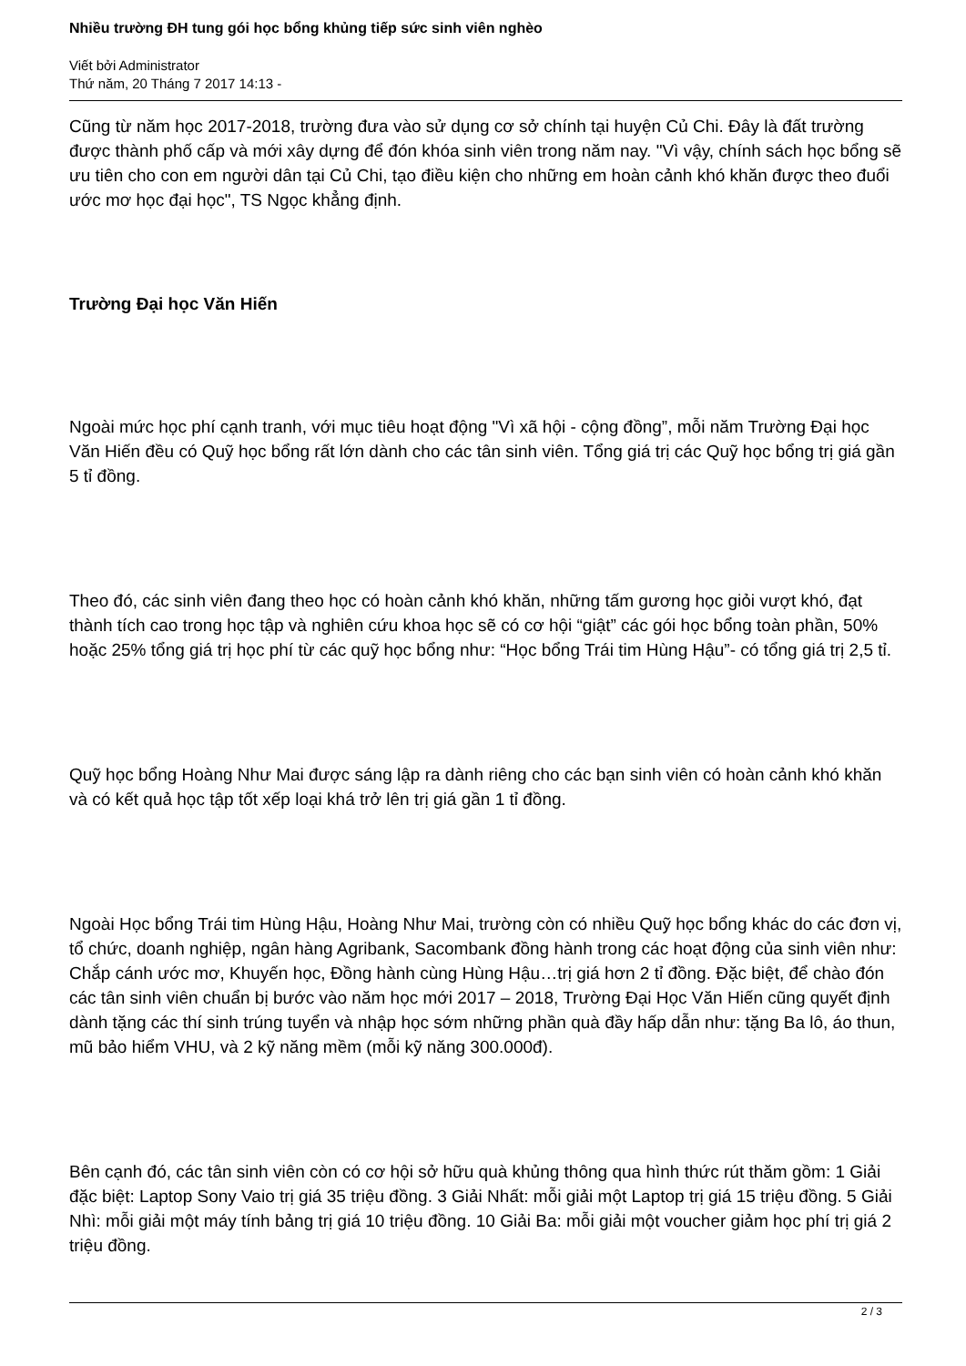Nhiều trường ĐH tung gói học bổng khủng tiếp sức sinh viên nghèo
Viết bởi Administrator
Thứ năm, 20 Tháng 7 2017 14:13 -
Cũng từ năm học 2017-2018, trường đưa vào sử dụng cơ sở chính tại huyện Củ Chi. Đây là đất trường được thành phố cấp và mới xây dựng để đón khóa sinh viên trong năm nay. "Vì vậy, chính sách học bổng sẽ ưu tiên cho con em người dân tại Củ Chi, tạo điều kiện cho những em hoàn cảnh khó khăn được theo đuổi ước mơ học đại học", TS Ngọc khẳng định.
Trường Đại học Văn Hiến
Ngoài mức học phí cạnh tranh, với mục tiêu hoạt động "Vì xã hội - cộng đồng”, mỗi năm Trường Đại học Văn Hiến đều có Quỹ học bổng rất lớn dành cho các tân sinh viên. Tổng giá trị các Quỹ học bổng trị giá gần 5 tỉ đồng.
Theo đó, các sinh viên đang theo học có hoàn cảnh khó khăn, những tấm gương học giỏi vượt khó, đạt thành tích cao trong học tập và nghiên cứu khoa học sẽ có cơ hội “giật” các gói học bổng toàn phần, 50% hoặc 25% tổng giá trị học phí từ các quỹ học bổng như: “Học bổng Trái tim Hùng Hậu”- có tổng giá trị 2,5 tỉ.
Quỹ học bổng Hoàng Như Mai được sáng lập ra dành riêng cho các bạn sinh viên có hoàn cảnh khó khăn và có kết quả học tập tốt xếp loại khá trở lên trị giá gần 1 tỉ đồng.
Ngoài Học bổng Trái tim Hùng Hậu, Hoàng Như Mai, trường còn có nhiều Quỹ học bổng khác do các đơn vị, tổ chức, doanh nghiệp, ngân hàng Agribank, Sacombank đồng hành trong các hoạt động của sinh viên như: Chắp cánh ước mơ, Khuyến học, Đồng hành cùng Hùng Hậu…trị giá hơn 2 tỉ đồng. Đặc biệt, để chào đón các tân sinh viên chuẩn bị bước vào năm học mới 2017 – 2018, Trường Đại Học Văn Hiến cũng quyết định dành tặng các thí sinh trúng tuyển và nhập học sớm những phần quà đầy hấp dẫn như: tặng Ba lô, áo thun, mũ bảo hiểm VHU, và 2 kỹ năng mềm (mỗi kỹ năng 300.000đ).
Bên cạnh đó, các tân sinh viên còn có cơ hội sở hữu quà khủng thông qua hình thức rút thăm gồm: 1 Giải đặc biệt: Laptop Sony Vaio trị giá 35 triệu đồng. 3 Giải Nhất: mỗi giải một Laptop trị giá 15 triệu đồng. 5 Giải Nhì: mỗi giải một máy tính bảng trị giá 10 triệu đồng. 10 Giải Ba: mỗi giải một voucher giảm học phí trị giá 2 triệu đồng.
2 / 3